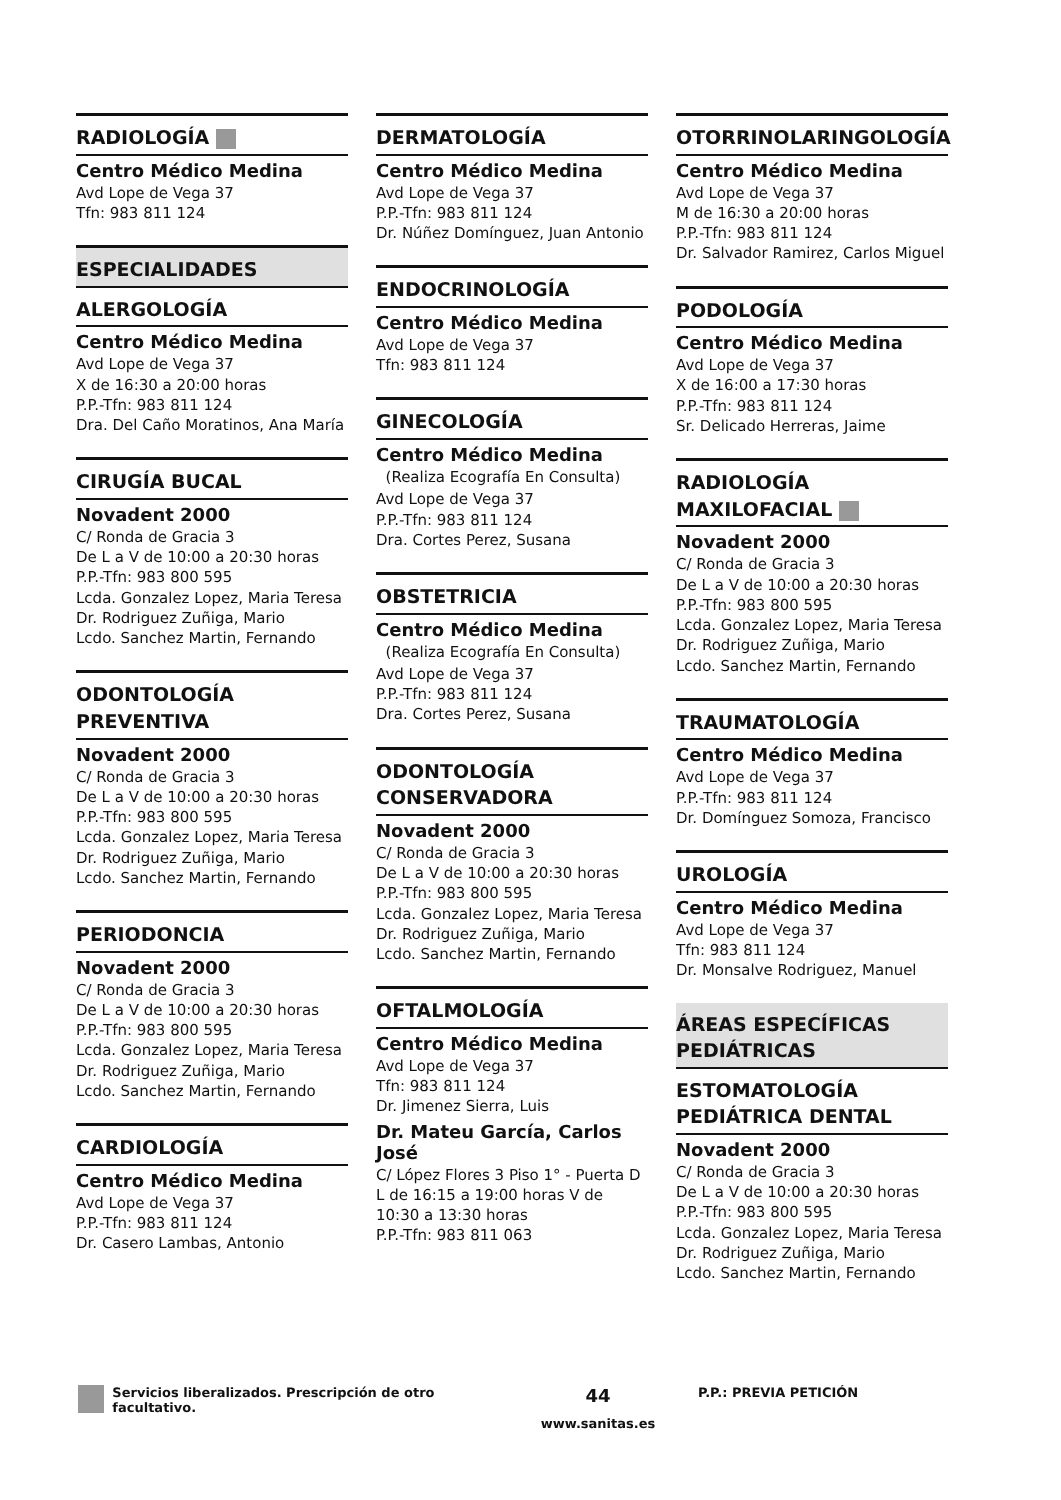RADIOLOGÍA
Centro Médico Medina
Avd Lope de Vega 37
Tfn: 983 811 124
ESPECIALIDADES
ALERGOLOGÍA
Centro Médico Medina
Avd Lope de Vega 37
X de 16:30 a 20:00 horas
P.P.-Tfn: 983 811 124
Dra. Del Caño Moratinos, Ana María
CIRUGÍA BUCAL
Novadent 2000
C/ Ronda de Gracia 3
De L a V de 10:00 a 20:30 horas
P.P.-Tfn: 983 800 595
Lcda. Gonzalez Lopez, Maria Teresa
Dr. Rodriguez Zuñiga, Mario
Lcdo. Sanchez Martin, Fernando
ODONTOLOGÍA PREVENTIVA
Novadent 2000
C/ Ronda de Gracia 3
De L a V de 10:00 a 20:30 horas
P.P.-Tfn: 983 800 595
Lcda. Gonzalez Lopez, Maria Teresa
Dr. Rodriguez Zuñiga, Mario
Lcdo. Sanchez Martin, Fernando
PERIODONCIA
Novadent 2000
C/ Ronda de Gracia 3
De L a V de 10:00 a 20:30 horas
P.P.-Tfn: 983 800 595
Lcda. Gonzalez Lopez, Maria Teresa
Dr. Rodriguez Zuñiga, Mario
Lcdo. Sanchez Martin, Fernando
CARDIOLOGÍA
Centro Médico Medina
Avd Lope de Vega 37
P.P.-Tfn: 983 811 124
Dr. Casero Lambas, Antonio
DERMATOLOGÍA
Centro Médico Medina
Avd Lope de Vega 37
P.P.-Tfn: 983 811 124
Dr. Núñez Domínguez, Juan Antonio
ENDOCRINOLOGÍA
Centro Médico Medina
Avd Lope de Vega 37
Tfn: 983 811 124
GINECOLOGÍA
Centro Médico Medina
(Realiza Ecografía En Consulta)
Avd Lope de Vega 37
P.P.-Tfn: 983 811 124
Dra. Cortes Perez, Susana
OBSTETRICIA
Centro Médico Medina
(Realiza Ecografía En Consulta)
Avd Lope de Vega 37
P.P.-Tfn: 983 811 124
Dra. Cortes Perez, Susana
ODONTOLOGÍA CONSERVADORA
Novadent 2000
C/ Ronda de Gracia 3
De L a V de 10:00 a 20:30 horas
P.P.-Tfn: 983 800 595
Lcda. Gonzalez Lopez, Maria Teresa
Dr. Rodriguez Zuñiga, Mario
Lcdo. Sanchez Martin, Fernando
OFTALMOLOGÍA
Centro Médico Medina
Avd Lope de Vega 37
Tfn: 983 811 124
Dr. Jimenez Sierra, Luis
Dr. Mateu García, Carlos José
C/ López Flores 3 Piso 1° - Puerta D L de 16:15 a 19:00 horas V de 10:30 a 13:30 horas
P.P.-Tfn: 983 811 063
OTORRINOLARINGOLOGÍA
Centro Médico Medina
Avd Lope de Vega 37
M de 16:30 a 20:00 horas
P.P.-Tfn: 983 811 124
Dr. Salvador Ramirez, Carlos Miguel
PODOLOGÍA
Centro Médico Medina
Avd Lope de Vega 37
X de 16:00 a 17:30 horas
P.P.-Tfn: 983 811 124
Sr. Delicado Herreras, Jaime
RADIOLOGÍA MAXILOFACIAL
Novadent 2000
C/ Ronda de Gracia 3
De L a V de 10:00 a 20:30 horas
P.P.-Tfn: 983 800 595
Lcda. Gonzalez Lopez, Maria Teresa
Dr. Rodriguez Zuñiga, Mario
Lcdo. Sanchez Martin, Fernando
TRAUMATOLOGÍA
Centro Médico Medina
Avd Lope de Vega 37
P.P.-Tfn: 983 811 124
Dr. Domínguez Somoza, Francisco
UROLOGÍA
Centro Médico Medina
Avd Lope de Vega 37
Tfn: 983 811 124
Dr. Monsalve Rodriguez, Manuel
ÁREAS ESPECÍFICAS PEDIÁTRICAS
ESTOMATOLOGÍA PEDIÁTRICA DENTAL
Novadent 2000
C/ Ronda de Gracia 3
De L a V de 10:00 a 20:30 horas
P.P.-Tfn: 983 800 595
Lcda. Gonzalez Lopez, Maria Teresa
Dr. Rodriguez Zuñiga, Mario
Lcdo. Sanchez Martin, Fernando
Servicios liberalizados. Prescripción de otro facultativo.
44
www.sanitas.es
P.P.: PREVIA PETICIÓN